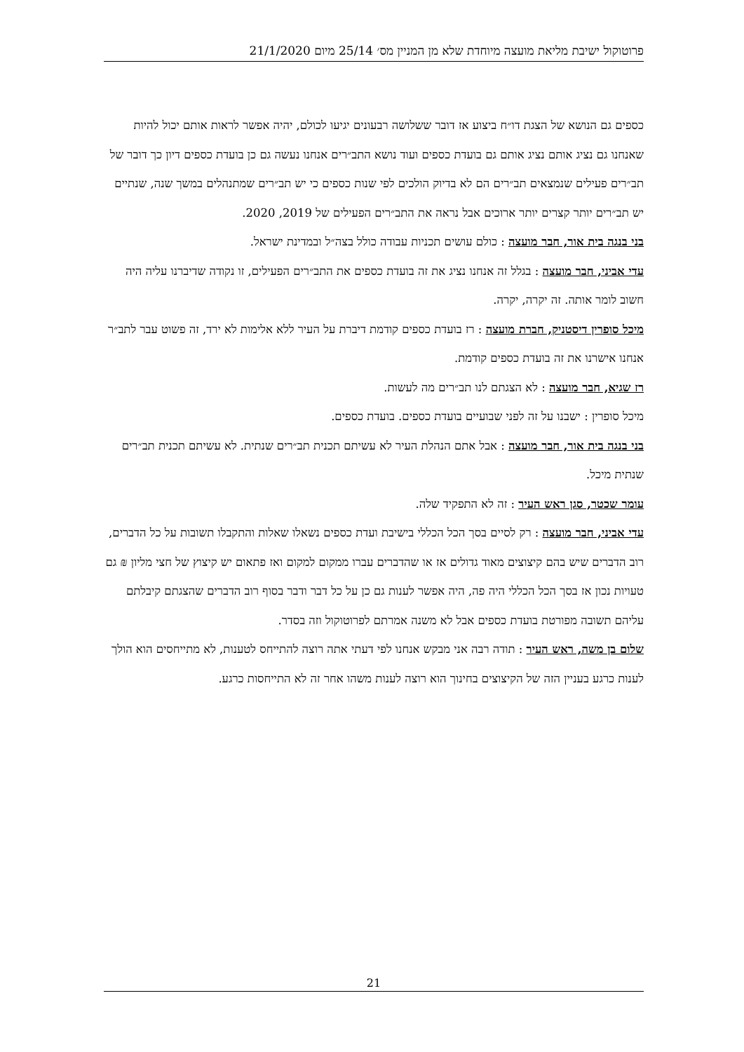פרוטוקול ישיבת מליאת מועצה מיוחדת שלא מן המניין מס׳ 25/14 מיום 21/1/2020
כספים גם הנושא של הצגת דו״ח ביצוע אז דובר ששלושה רבעונים יגיעו לכולם, יהיה אפשר לראות אותם יכול להיות שאנחנו גם נציג אותם נציג אותם גם בועדת כספים ועוד נושא התב״רים אנחנו נעשה גם כן בועדת כספים דיון כך דובר של תב״רים פעילים שנמצאים תב״רים הם לא בדיוק הולכים לפי שנות כספים כי יש תב״רים שמתנהלים במשך שנה, שנתיים יש תב״רים יותר קצרים יותר ארוכים אבל נראה את התב״רים הפעילים של 2019, 2020.
בני בנגה בית אור, חבר מועצה : כולם עושים תכניות עבודה כולל בצה״ל ובמדינת ישראל.
עדי אביני, חבר מועצה : בגלל זה אנחנו נציג את זה בועדת כספים את התב״רים הפעילים, זו נקודה שדיברנו עליה היה חשוב לומר אותה. זה יקרה, יקרה.
מיכל סופרין דיסטניק, חברת מועצה : רז בועדת כספים קודמת דיברת על העיר ללא אלימות לא ירד, זה פשוט עבר לתב״ר אנחנו אישרנו את זה בועדת כספים קודמת.
רז שגיא, חבר מועצה : לא הצגתם לנו תב״רים מה לעשות.
מיכל סופרין : ישבנו על זה לפני שבועיים בועדת כספים. בועדת כספים.
בני בנגה בית אור, חבר מועצה : אבל אתם הנהלת העיר לא עשיתם תכנית תב״רים שנתית. לא עשיתם תכנית תב״רים שנתית מיכל.
עומר שכטר, סגן ראש העיר : זה לא התפקיד שלה.
עדי אביני, חבר מועצה : רק לסיים בסך הכל הכללי בישיבת ועדת כספים נשאלו שאלות והתקבלו תשובות על כל הדברים, רוב הדברים שיש בהם קיצוצים מאוד גדולים אז או שהדברים עברו ממקום למקום ואז פתאום יש קיצוץ של חצי מליון ₪ גם טעויות נכון אז בסך הכל הכללי היה פה, היה אפשר לענות גם כן על כל דבר ודבר בסוף רוב הדברים שהצגתם קיבלתם עליהם תשובה מפורטת בועדת כספים אבל לא משנה אמרתם לפרוטוקול וזה בסדר.
שלום בן משה, ראש העיר : תודה רבה אני מבקש אנחנו לפי דעתי אתה רוצה להתייחס לטענות, לא מתייחסים הוא הולך לענות כרגע בעניין הזה של הקיצוצים בחינוך הוא רוצה לענות משהו אחר זה לא התייחסות כרגע.
21